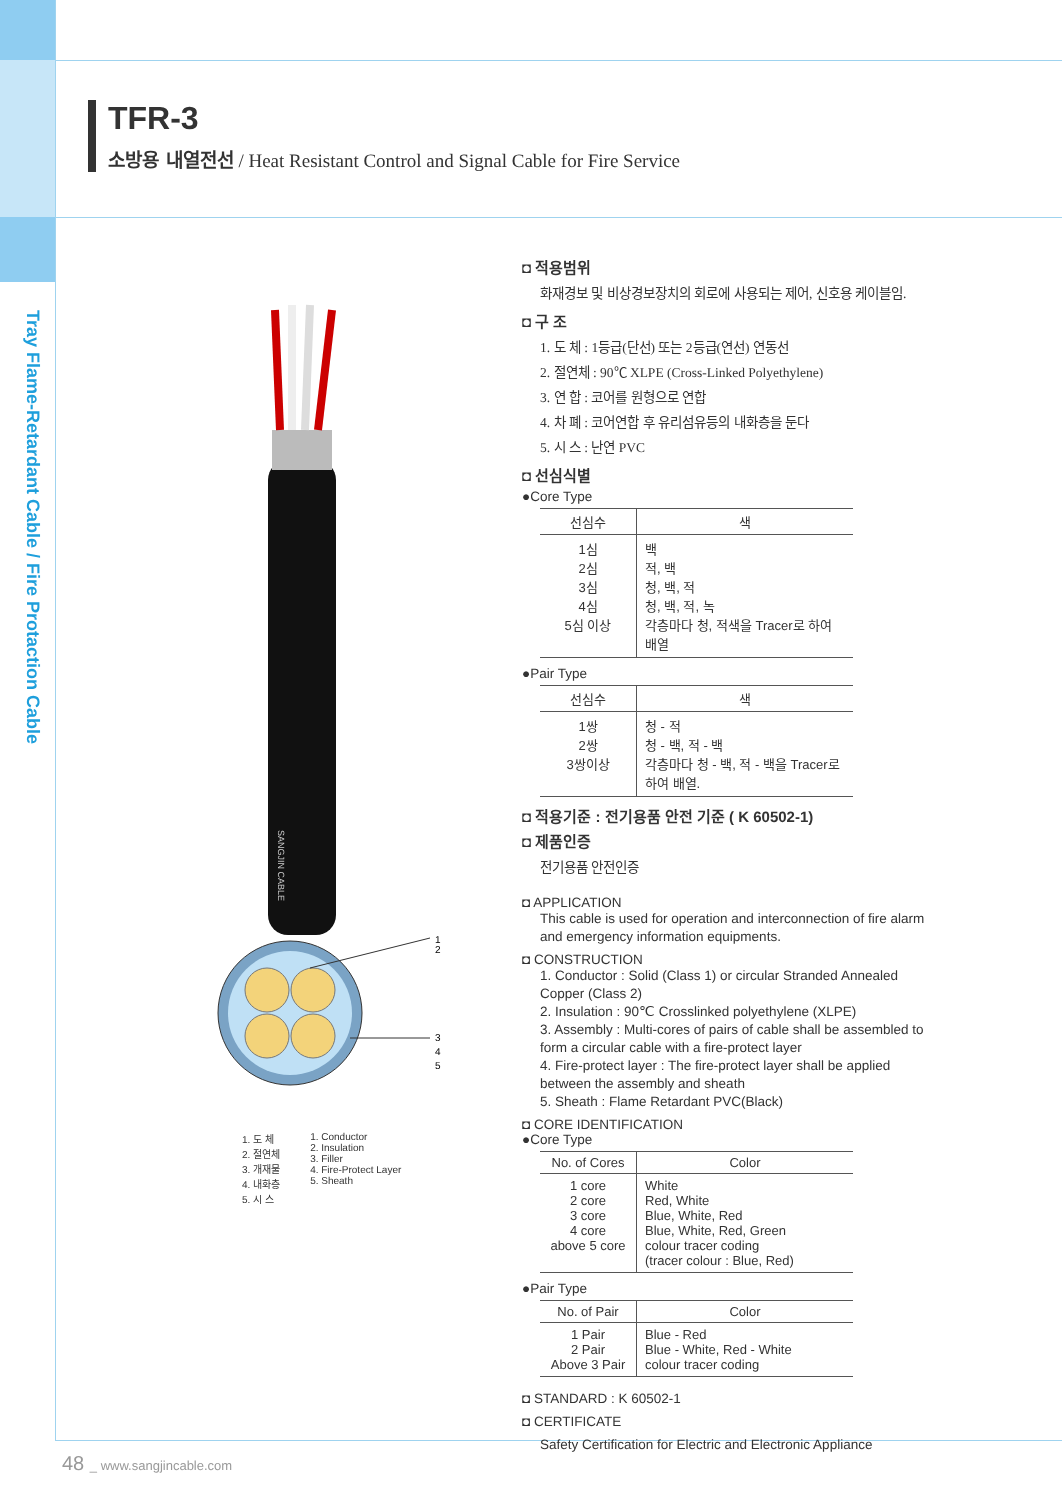Tray Flame-Retardant Cable / Fire Protaction Cable
TFR-3
소방용 내열전선 / Heat Resistant Control and Signal Cable for Fire Service
SANGJIN CABLE
1
2
3
4
5
1. 도 체
2. 절연체
3. 개재물
4. 내화층
5. 시 스
1. Conductor
2. Insulation
3. Filler
4. Fire-Protect Layer
5. Sheath
◘ 적용범위
화재경보 및 비상경보장치의 회로에 사용되는 제어, 신호용 케이블임.
◘ 구 조
1. 도 체 : 1등급(단선) 또는 2등급(연선) 연동선
2. 절연체 : 90℃ XLPE (Cross-Linked Polyethylene)
3. 연 합 : 코어를 원형으로 연합
4. 차 폐 : 코어연합 후 유리섬유등의 내화층을 둔다
5. 시 스 : 난연 PVC
◘ 선심식별
●Core Type
| 선심수 | 색 |
| --- | --- |
| 1심 2심 3심 4심 5심 이상 | 백 적, 백 청, 백, 적 청, 백, 적, 녹 각층마다 청, 적색을 Tracer로 하여 배열 |
●Pair Type
| 선심수 | 색 |
| --- | --- |
| 1쌍 2쌍 3쌍이상 | 청 - 적 청 - 백, 적 - 백 각층마다 청 - 백, 적 - 백을 Tracer로 하여 배열. |
◘ 적용기준 : 전기용품 안전 기준 ( K 60502-1)
◘ 제품인증
전기용품 안전인증
◘ APPLICATION
This cable is used for operation and interconnection of fire alarm and emergency information equipments.
◘ CONSTRUCTION
1. Conductor : Solid (Class 1) or circular Stranded Annealed Copper (Class 2)
2. Insulation : 90℃ Crosslinked polyethylene (XLPE)
3. Assembly : Multi-cores of pairs of cable shall be assembled to form a circular cable with a fire-protect layer
4. Fire-protect layer : The fire-protect layer shall be applied between the assembly and sheath
5. Sheath : Flame Retardant PVC(Black)
◘ CORE IDENTIFICATION
●Core Type
| No. of Cores | Color |
| --- | --- |
| 1 core 2 core 3 core 4 core above 5 core | White Red, White Blue, White, Red Blue, White, Red, Green colour tracer coding (tracer colour : Blue, Red) |
●Pair Type
| No. of Pair | Color |
| --- | --- |
| 1 Pair 2 Pair Above 3 Pair | Blue - Red Blue - White, Red - White colour tracer coding |
◘ STANDARD : K 60502-1
◘ CERTIFICATE
Safety Certification for Electric and Electronic Appliance
48 _ www.sangjincable.com